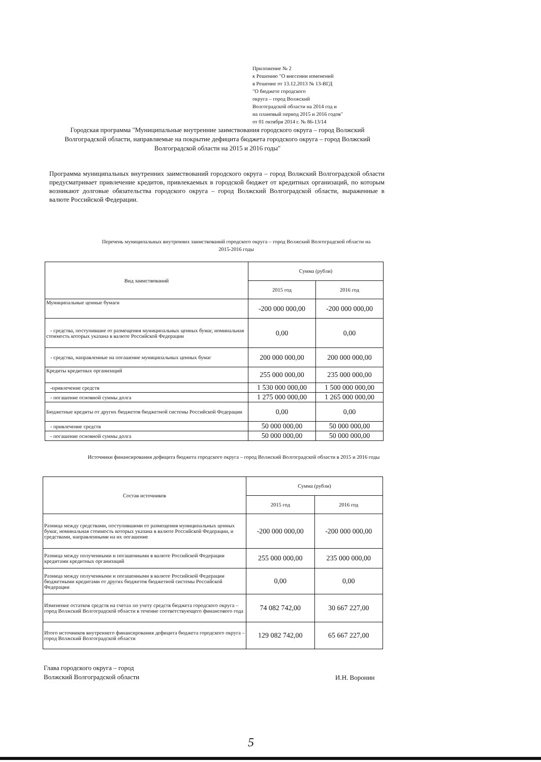Приложение № 2
к Решению "О внесении изменений
в Решение от 13.12.2013 № 13-ВГД
"О бюджете городского
округа – город Волжский
Волгоградской области на 2014 год и
на плановый период 2015 и 2016 годов"
от 01 октября 2014 г. № 86-13/14
Городская программа "Муниципальные внутренние заимствования городского округа – город Волжский Волгоградской области, направляемые на покрытие дефицита бюджета городского округа – город Волжский Волгоградской области на 2015 и 2016 годы"
Программа муниципальных внутренних заимствований городского округа – город Волжский Волгоградской области предусматривает привлечение кредитов, привлекаемых в городской бюджет от кредитных организаций, по которым возникают долговые обязательства городского округа – город Волжский Волгоградской области, выраженные в валюте Российской Федерации.
Перечень муниципальных внутренних заимствований городского округа – город Волжский Волгоградской области на 2015-2016 годы
| Вид заимствований | Сумма (рубли) | |
| --- | --- | --- |
| | 2015 год | 2016 год |
| Муниципальные ценные бумаги | -200 000 000,00 | -200 000 000,00 |
| - средства, поступившие от размещения муниципальных ценных бумаг, номинальная стоимость которых указана в валюте Российской Федерации | 0,00 | 0,00 |
| - средства, направленные на погашение муниципальных ценных бумаг | 200 000 000,00 | 200 000 000,00 |
| Кредиты кредитных организаций | 255 000 000,00 | 235 000 000,00 |
| -привлечение средств | 1 530 000 000,00 | 1 500 000 000,00 |
| - погашение основной суммы долга | 1 275 000 000,00 | 1 265 000 000,00 |
| Бюджетные кредиты от других бюджетов бюджетной системы Российской Федерации | 0,00 | 0,00 |
| - привлечение средств | 50 000 000,00 | 50 000 000,00 |
| - погашение основной суммы долга | 50 000 000,00 | 50 000 000,00 |
Источники финансирования дефицита бюджета городского округа – город Волжский Волгоградской области в 2015 и 2016 годы
| Состав источников | Сумма (рубли) | |
| --- | --- | --- |
| | 2015 год | 2016 год |
| Разница между средствами, поступившими от размещения муниципальных ценных бумаг, номинальная стоимость которых указана в валюте Российской Федерации, и средствами, направленными на их погашение | -200 000 000,00 | -200 000 000,00 |
| Разница между полученными и погашенными в валюте Российской Федерации кредитами кредитных организаций | 255 000 000,00 | 235 000 000,00 |
| Разница между полученными и погашенными в валюте Российской Федерации бюджетными кредитами от других бюджетов бюджетной системы Российской Федерации | 0,00 | 0,00 |
| Изменение остатков средств на счетах по учету средств бюджета городского округа – город Волжский Волгоградской области в течение соответствующего финансового года | 74 082 742,00 | 30 667 227,00 |
| Итого источников внутреннего финансирования дефицита бюджета городского округа – город Волжский Волгоградской области | 129 082 742,00 | 65 667 227,00 |
Глава городского округа – город
Волжский Волгоградской области
И.Н. Воронин
5